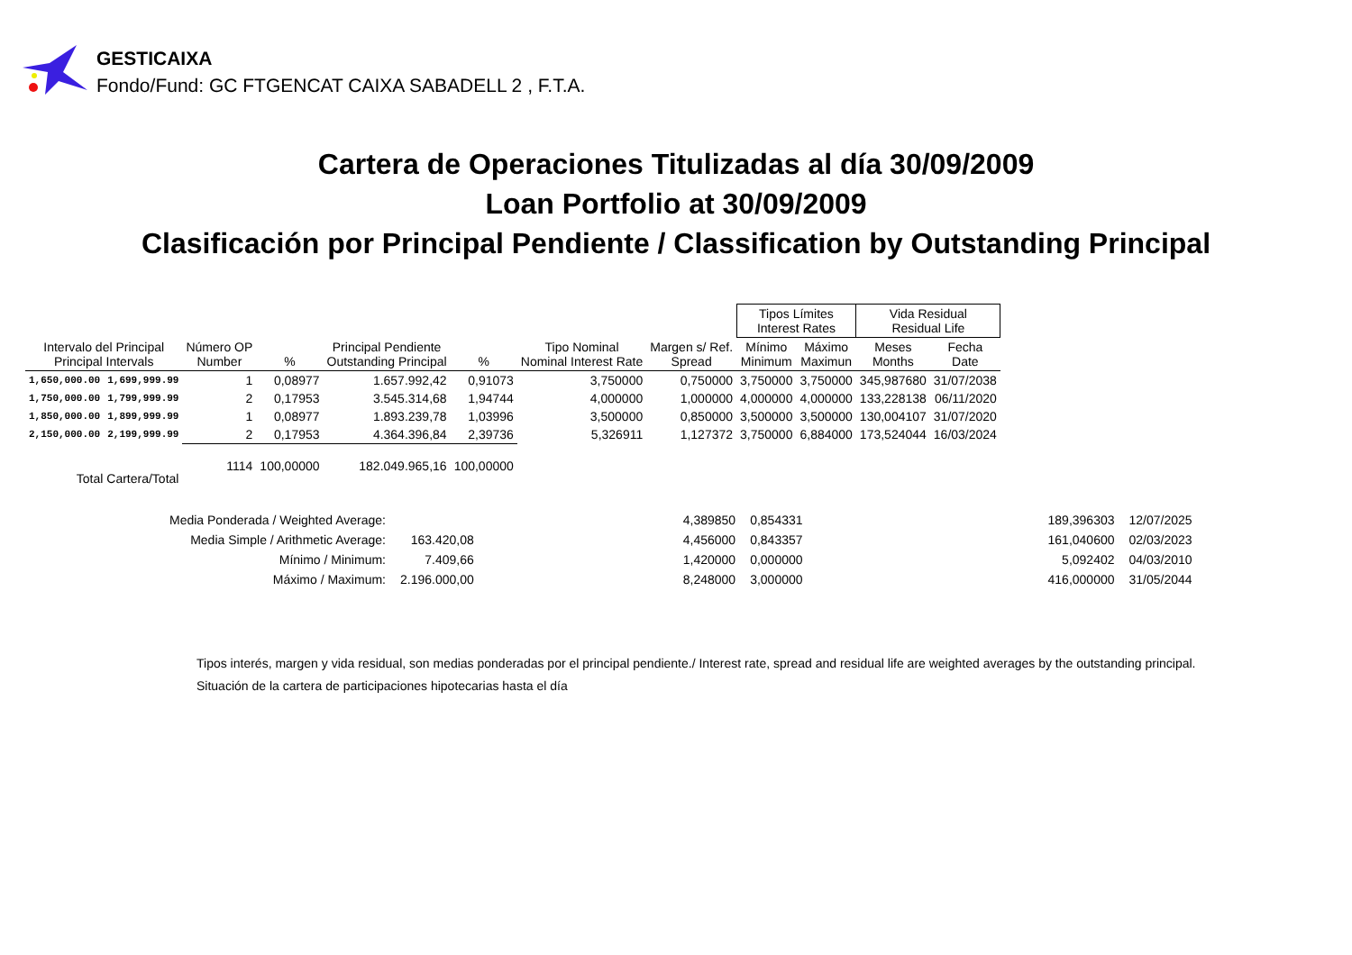GESTICAIXA
Fondo/Fund: GC FTGENCAT CAIXA SABADELL 2 , F.T.A.
Cartera de Operaciones Titulizadas al día 30/09/2009
Loan Portfolio at 30/09/2009
Clasificación por Principal Pendiente / Classification by Outstanding Principal
| | | | | | | | | Tipos Límites Interest Rates | | Vida Residual Residual Life | |
| --- | --- | --- | --- | --- | --- | --- | --- | --- | --- | --- | --- |
| Intervalo del Principal Principal Intervals | | Número OP Number | % | Principal Pendiente Outstanding Principal | % | Tipo Nominal Nominal Interest Rate | Margen s/ Ref. Spread | Mínimo Minimum | Máximo Maximun | Meses Months | Fecha Date |
| 1,650,000.00 | 1,699,999.99 | 1 | 0,08977 | 1.657.992,42 | 0,91073 | 3,750000 | 0,750000 | 3,750000 | 3,750000 | 345,987680 | 31/07/2038 |
| 1,750,000.00 | 1,799,999.99 | 2 | 0,17953 | 3.545.314,68 | 1,94744 | 4,000000 | 1,000000 | 4,000000 | 4,000000 | 133,228138 | 06/11/2020 |
| 1,850,000.00 | 1,899,999.99 | 1 | 0,08977 | 1.893.239,78 | 1,03996 | 3,500000 | 0,850000 | 3,500000 | 3,500000 | 130,004107 | 31/07/2020 |
| 2,150,000.00 | 2,199,999.99 | 2 | 0,17953 | 4.364.396,84 | 2,39736 | 5,326911 | 1,127372 | 3,750000 | 6,884000 | 173,524044 | 16/03/2024 |
| Total Cartera/Total | | 1114 | 100,00000 | 182.049.965,16 | 100,00000 | | | | | | |
| Media Ponderada / Weighted Average: | | | 4,389850 | 0,854331 | | 189,396303 | 12/07/2025 |
| Media Simple / Arithmetic Average: | 163.420,08 | | 4,456000 | 0,843357 | | 161,040600 | 02/03/2023 |
| Mínimo / Minimum: | 7.409,66 | | 1,420000 | 0,000000 | | 5,092402 | 04/03/2010 |
| Máximo / Maximum: | 2.196.000,00 | | 8,248000 | 3,000000 | | 416,000000 | 31/05/2044 |
Tipos interés, margen y vida residual, son medias ponderadas por el principal pendiente./ Interest rate, spread and residual life are weighted averages by the outstanding principal.
Situación de la cartera de participaciones hipotecarias hasta el día